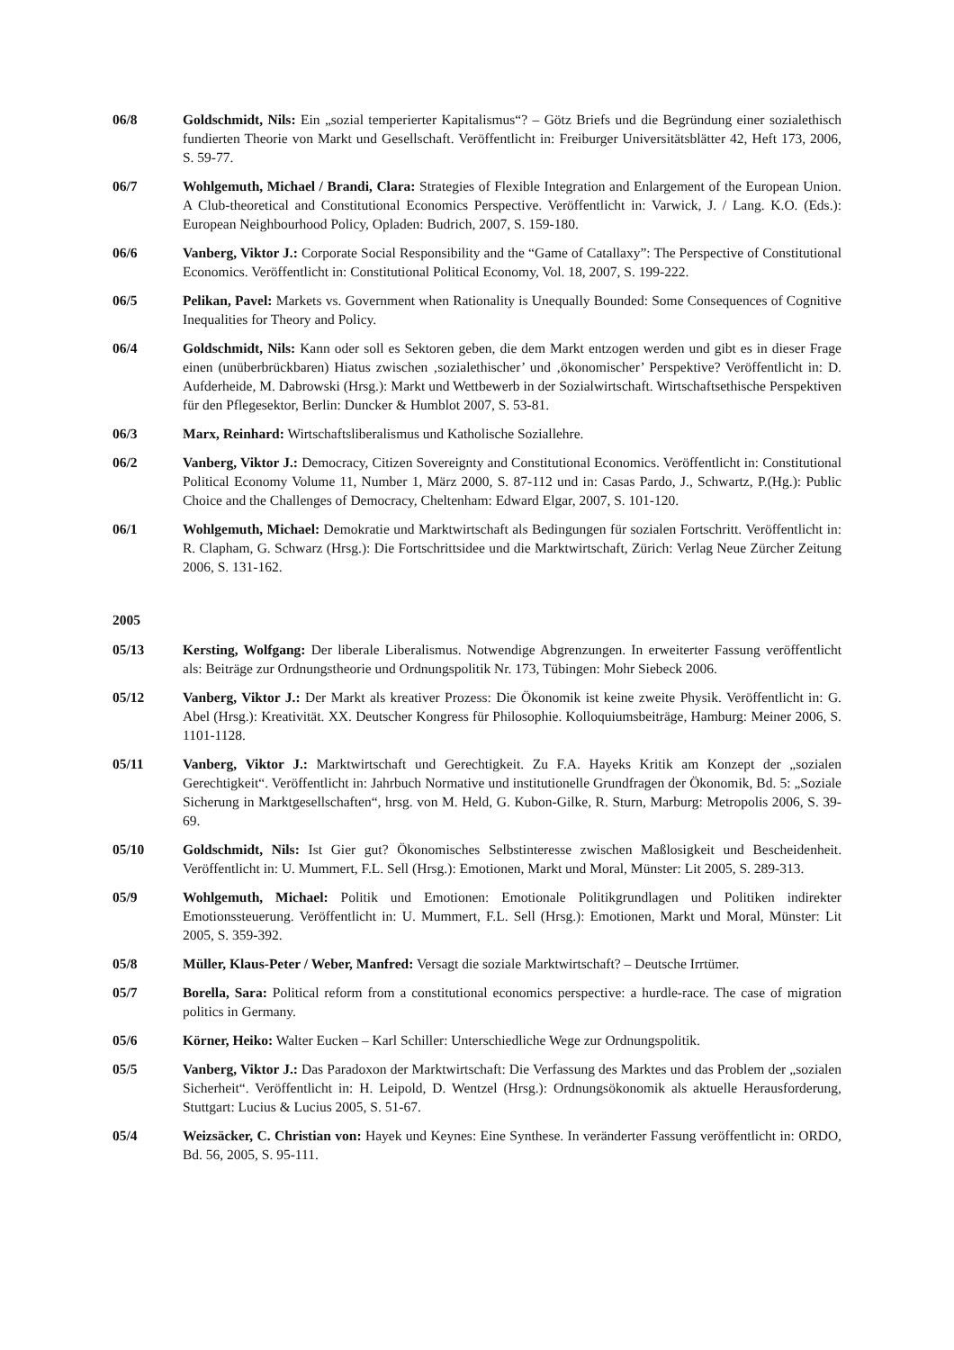06/8 Goldschmidt, Nils: Ein „sozial temperierter Kapitalismus“? – Götz Briefs und die Begründung einer sozialethisch fundierten Theorie von Markt und Gesellschaft. Veröffentlicht in: Freiburger Universitätsblätter 42, Heft 173, 2006, S. 59-77.
06/7 Wohlgemuth, Michael / Brandi, Clara: Strategies of Flexible Integration and Enlargement of the European Union. A Club-theoretical and Constitutional Economics Perspective. Veröffentlicht in: Varwick, J. / Lang. K.O. (Eds.): European Neighbourhood Policy, Opladen: Budrich, 2007, S. 159-180.
06/6 Vanberg, Viktor J.: Corporate Social Responsibility and the “Game of Catallaxy”: The Perspective of Constitutional Economics. Veröffentlicht in: Constitutional Political Economy, Vol. 18, 2007, S. 199-222.
06/5 Pelikan, Pavel: Markets vs. Government when Rationality is Unequally Bounded: Some Consequences of Cognitive Inequalities for Theory and Policy.
06/4 Goldschmidt, Nils: Kann oder soll es Sektoren geben, die dem Markt entzogen werden und gibt es in dieser Frage einen (unüberbrückbaren) Hiatus zwischen ‚sozialethischer’ und ‚ökonomischer’ Perspektive? Veröffentlicht in: D. Aufderheide, M. Dabrowski (Hrsg.): Markt und Wettbewerb in der Sozialwirtschaft. Wirtschaftsethische Perspektiven für den Pflegesektor, Berlin: Duncker & Humblot 2007, S. 53-81.
06/3 Marx, Reinhard: Wirtschaftsliberalismus und Katholische Soziallehre.
06/2 Vanberg, Viktor J.: Democracy, Citizen Sovereignty and Constitutional Economics. Veröffentlicht in: Constitutional Political Economy Volume 11, Number 1, März 2000, S. 87-112 und in: Casas Pardo, J., Schwartz, P.(Hg.): Public Choice and the Challenges of Democracy, Cheltenham: Edward Elgar, 2007, S. 101-120.
06/1 Wohlgemuth, Michael: Demokratie und Marktwirtschaft als Bedingungen für sozialen Fortschritt. Veröffentlicht in: R. Clapham, G. Schwarz (Hrsg.): Die Fortschrittsidee und die Marktwirtschaft, Zürich: Verlag Neue Zürcher Zeitung 2006, S. 131-162.
2005
05/13 Kersting, Wolfgang: Der liberale Liberalismus. Notwendige Abgrenzungen. In erweiterter Fassung veröffentlicht als: Beiträge zur Ordnungstheorie und Ordnungspolitik Nr. 173, Tübingen: Mohr Siebeck 2006.
05/12 Vanberg, Viktor J.: Der Markt als kreativer Prozess: Die Ökonomik ist keine zweite Physik. Veröffentlicht in: G. Abel (Hrsg.): Kreativität. XX. Deutscher Kongress für Philosophie. Kolloquiumsbeiträge, Hamburg: Meiner 2006, S. 1101-1128.
05/11 Vanberg, Viktor J.: Marktwirtschaft und Gerechtigkeit. Zu F.A. Hayeks Kritik am Konzept der „sozialen Gerechtigkeit“. Veröffentlicht in: Jahrbuch Normative und institutionelle Grundfragen der Ökonomik, Bd. 5: „Soziale Sicherung in Marktgesellschaften“, hrsg. von M. Held, G. Kubon-Gilke, R. Sturn, Marburg: Metropolis 2006, S. 39-69.
05/10 Goldschmidt, Nils: Ist Gier gut? Ökonomisches Selbstinteresse zwischen Maßlosigkeit und Bescheidenheit. Veröffentlicht in: U. Mummert, F.L. Sell (Hrsg.): Emotionen, Markt und Moral, Münster: Lit 2005, S. 289-313.
05/9 Wohlgemuth, Michael: Politik und Emotionen: Emotionale Politikgrundlagen und Politiken indirekter Emotionssteuerung. Veröffentlicht in: U. Mummert, F.L. Sell (Hrsg.): Emotionen, Markt und Moral, Münster: Lit 2005, S. 359-392.
05/8 Müller, Klaus-Peter / Weber, Manfred: Versagt die soziale Marktwirtschaft? – Deutsche Irrtümer.
05/7 Borella, Sara: Political reform from a constitutional economics perspective: a hurdle-race. The case of migration politics in Germany.
05/6 Körner, Heiko: Walter Eucken – Karl Schiller: Unterschiedliche Wege zur Ordnungspolitik.
05/5 Vanberg, Viktor J.: Das Paradoxon der Marktwirtschaft: Die Verfassung des Marktes und das Problem der „sozialen Sicherheit“. Veröffentlicht in: H. Leipold, D. Wentzel (Hrsg.): Ordnungsökonomik als aktuelle Herausforderung, Stuttgart: Lucius & Lucius 2005, S. 51-67.
05/4 Weizsäcker, C. Christian von: Hayek und Keynes: Eine Synthese. In veränderter Fassung veröffentlicht in: ORDO, Bd. 56, 2005, S. 95-111.